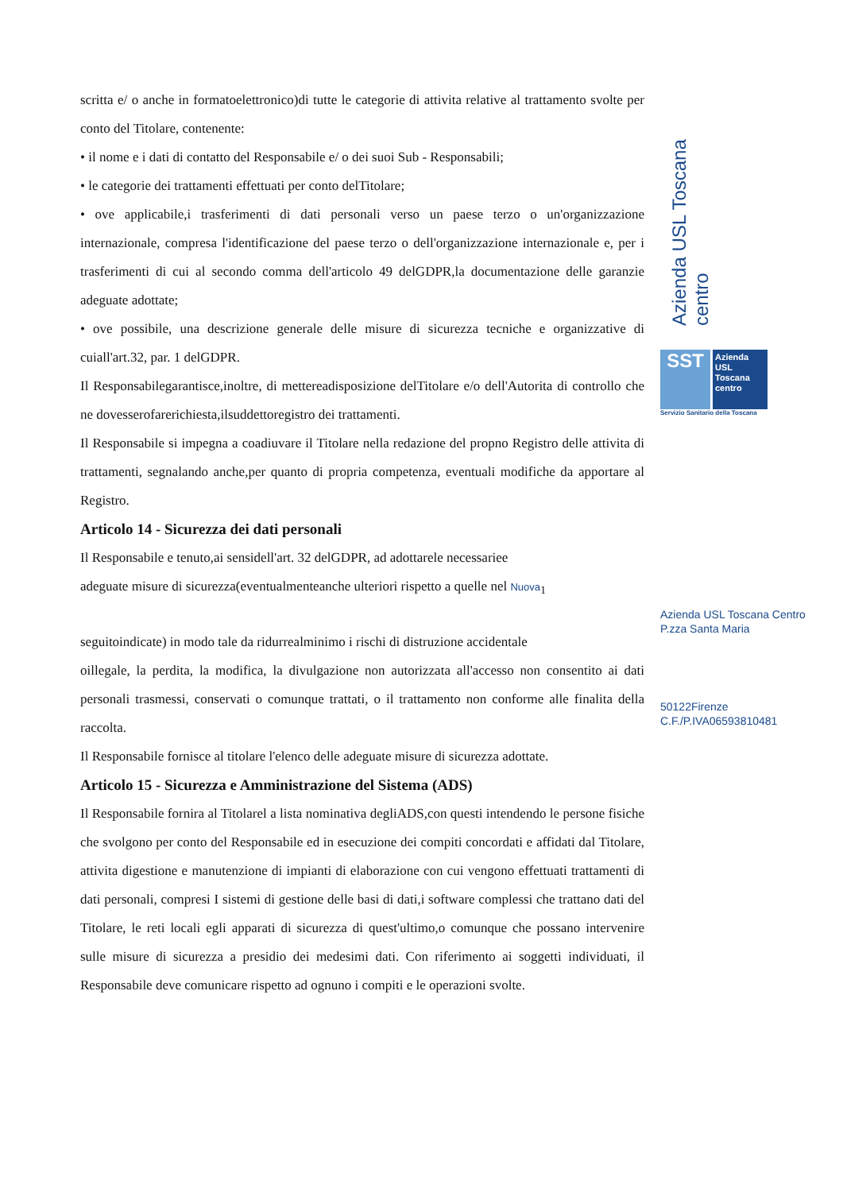scritta e/ o anche in formatoelettronico)di tutte le categorie di attivita relative al trattamento svolte per conto del Titolare, contenente:
• il nome e i dati di contatto del Responsabile e/ o dei suoi Sub - Responsabili;
• le categorie dei trattamenti effettuati per conto delTitolare;
• ove applicabile,i trasferimenti di dati personali verso un paese terzo o un'organizzazione internazionale, compresa l'identificazione del paese terzo o dell'organizzazione internazionale e, per i trasferimenti di cui al secondo comma dell'articolo 49 delGDPR,la documentazione delle garanzie adeguate adottate;
• ove possibile, una descrizione generale delle misure di sicurezza tecniche e organizzative di cuiall'art.32, par. 1 delGDPR.
Il Responsabilegarantisce,inoltre, di mettereadisposizione delTitolare e/o dell'Autorita di controllo che ne dovesserofarerichiesta,ilsuddettoregistro dei trattamenti.
Il Responsabile si impegna a coadiuvare il Titolare nella redazione del propno Registro delle attivita di trattamenti, segnalando anche,per quanto di propria competenza, eventuali modifiche da apportare al Registro.
Articolo 14 - Sicurezza dei dati personali
Il Responsabile e tenuto,ai sensidell'art. 32 delGDPR, ad adottarele necessariee
adeguate misure di sicurezza(eventualmenteanche ulteriori rispetto a quelle nel Nuova<sub>1</sub>
seguitoindicate) in modo tale da ridurrealminimo i rischi di distruzione accidentale
oillegale, la perdita, la modifica, la divulgazione non autorizzata all'accesso non consentito ai dati personali trasmessi, conservati o comunque trattati, o il trattamento non conforme alle finalita della raccolta.
Il Responsabile fornisce al titolare l'elenco delle adeguate misure di sicurezza adottate.
Articolo 15 - Sicurezza e Amministrazione del Sistema (ADS)
Il Responsabile fornira al Titolarel a lista nominativa degliADS,con questi intendendo le persone fisiche che svolgono per conto del Responsabile ed in esecuzione dei compiti concordati e affidati dal Titolare, attivita digestione e manutenzione di impianti di elaborazione con cui vengono effettuati trattamenti di dati personali, compresi I sistemi di gestione delle basi di dati,i software complessi che trattano dati del Titolare, le reti locali egli apparati di sicurezza di quest'ultimo,o comunque che possano intervenire sulle misure di sicurezza a presidio dei medesimi dati. Con riferimento ai soggetti individuati, il Responsabile deve comunicare rispetto ad ognuno i compiti e le operazioni svolte.
Azienda USL Toscana centro
SST
Azienda USL Toscana centro
Servizio Sanitario della Toscana
Azienda USL Toscana Centro
P.zza Santa Maria
50122Firenze
C.F./P.IVA06593810481